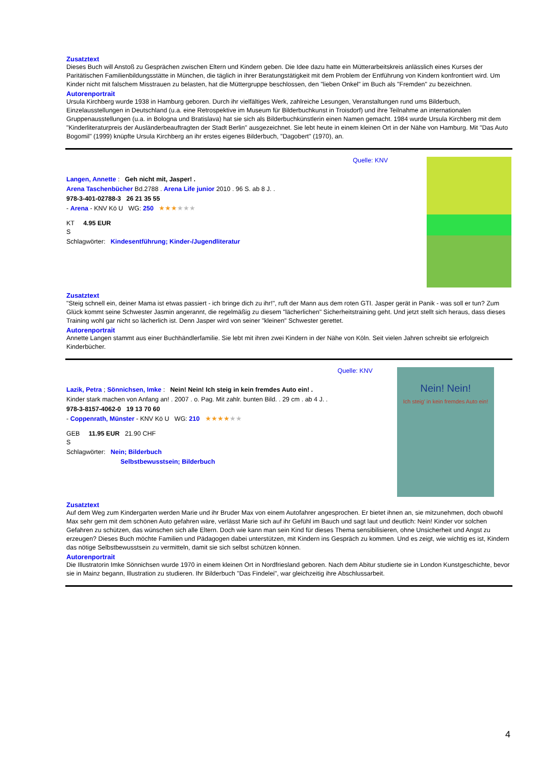Zusatztext
Dieses Buch will Anstoß zu Gesprächen zwischen Eltern und Kindern geben. Die Idee dazu hatte ein Mütterarbeitskreis anlässlich eines Kurses der Paritätischen Familienbildungsstätte in München, die täglich in ihrer Beratungstätigkeit mit dem Problem der Entführung von Kindern konfrontiert wird. Um Kinder nicht mit falschem Misstrauen zu belasten, hat die Müttergruppe beschlossen, den "lieben Onkel" im Buch als "Fremden" zu bezeichnen.
Autorenportrait
Ursula Kirchberg wurde 1938 in Hamburg geboren. Durch ihr vielfältiges Werk, zahlreiche Lesungen, Veranstaltungen rund ums Bilderbuch, Einzelausstellungen in Deutschland (u.a. eine Retrospektive im Museum für Bilderbuchkunst in Troisdorf) und ihre Teilnahme an internationalen Gruppenausstellungen (u.a. in Bologna und Bratislava) hat sie sich als Bilderbuchkünstlerin einen Namen gemacht. 1984 wurde Ursula Kirchberg mit dem "Kinderliteraturpreis der Ausländerbeauftragten der Stadt Berlin" ausgezeichnet. Sie lebt heute in einem kleinen Ort in der Nähe von Hamburg. Mit "Das Auto Bogomil" (1999) knüpfte Ursula Kirchberg an ihr erstes eigenes Bilderbuch, "Dagobert" (1970), an.
Quelle: KNV
Langen, Annette : Geh nicht mit, Jasper! .
Arena Taschenbücher Bd.2788 . Arena Life junior 2010 . 96 S. ab 8 J. .
978-3-401-02788-3 26 21 35 55
- Arena - KNV Kö U WG: 250 ★★★★★★
KT 4.95 EUR
S
Schlagwörter: Kindesentführung; Kinder-/Jugendliteratur
Zusatztext
"Steig schnell ein, deiner Mama ist etwas passiert - ich bringe dich zu ihr!", ruft der Mann aus dem roten GTI. Jasper gerät in Panik - was soll er tun? Zum Glück kommt seine Schwester Jasmin angerannt, die regelmäßig zu diesem "lächerlichen" Sicherheitstraining geht. Und jetzt stellt sich heraus, dass dieses Training wohl gar nicht so lächerlich ist. Denn Jasper wird von seiner "kleinen" Schwester gerettet.
Autorenportrait
Annette Langen stammt aus einer Buchhändlerfamilie. Sie lebt mit ihren zwei Kindern in der Nähe von Köln. Seit vielen Jahren schreibt sie erfolgreich Kinderbücher.
Quelle: KNV
Lazik, Petra ; Sönnichsen, Imke : Nein! Nein! Ich steig in kein fremdes Auto ein! .
Kinder stark machen von Anfang an! . 2007 . o. Pag. Mit zahlr. bunten Bild. . 29 cm . ab 4 J. .
978-3-8157-4062-0 19 13 70 60
- Coppenrath, Münster - KNV Kö U WG: 210 ★★★★★★
GEB 11.95 EUR 21.90 CHF
S
Schlagwörter: Nein; Bilderbuch
Selbstbewusstsein; Bilderbuch
Nein! Nein!
Ich steig' in kein fremdes Auto ein!
Zusatztext
Auf dem Weg zum Kindergarten werden Marie und ihr Bruder Max von einem Autofahrer angesprochen. Er bietet ihnen an, sie mitzunehmen, doch obwohl Max sehr gern mit dem schönen Auto gefahren wäre, verlässt Marie sich auf ihr Gefühl im Bauch und sagt laut und deutlich: Nein! Kinder vor solchen Gefahren zu schützen, das wünschen sich alle Eltern. Doch wie kann man sein Kind für dieses Thema sensibilisieren, ohne Unsicherheit und Angst zu erzeugen? Dieses Buch möchte Familien und Pädagogen dabei unterstützen, mit Kindern ins Gespräch zu kommen. Und es zeigt, wie wichtig es ist, Kindern das nötige Selbstbewusstsein zu vermitteln, damit sie sich selbst schützen können.
Autorenportrait
Die Illustratorin Imke Sönnichsen wurde 1970 in einem kleinen Ort in Nordfriesland geboren. Nach dem Abitur studierte sie in London Kunstgeschichte, bevor sie in Mainz begann, Illustration zu studieren. Ihr Bilderbuch "Das Findelei", war gleichzeitig ihre Abschlussarbeit.
4